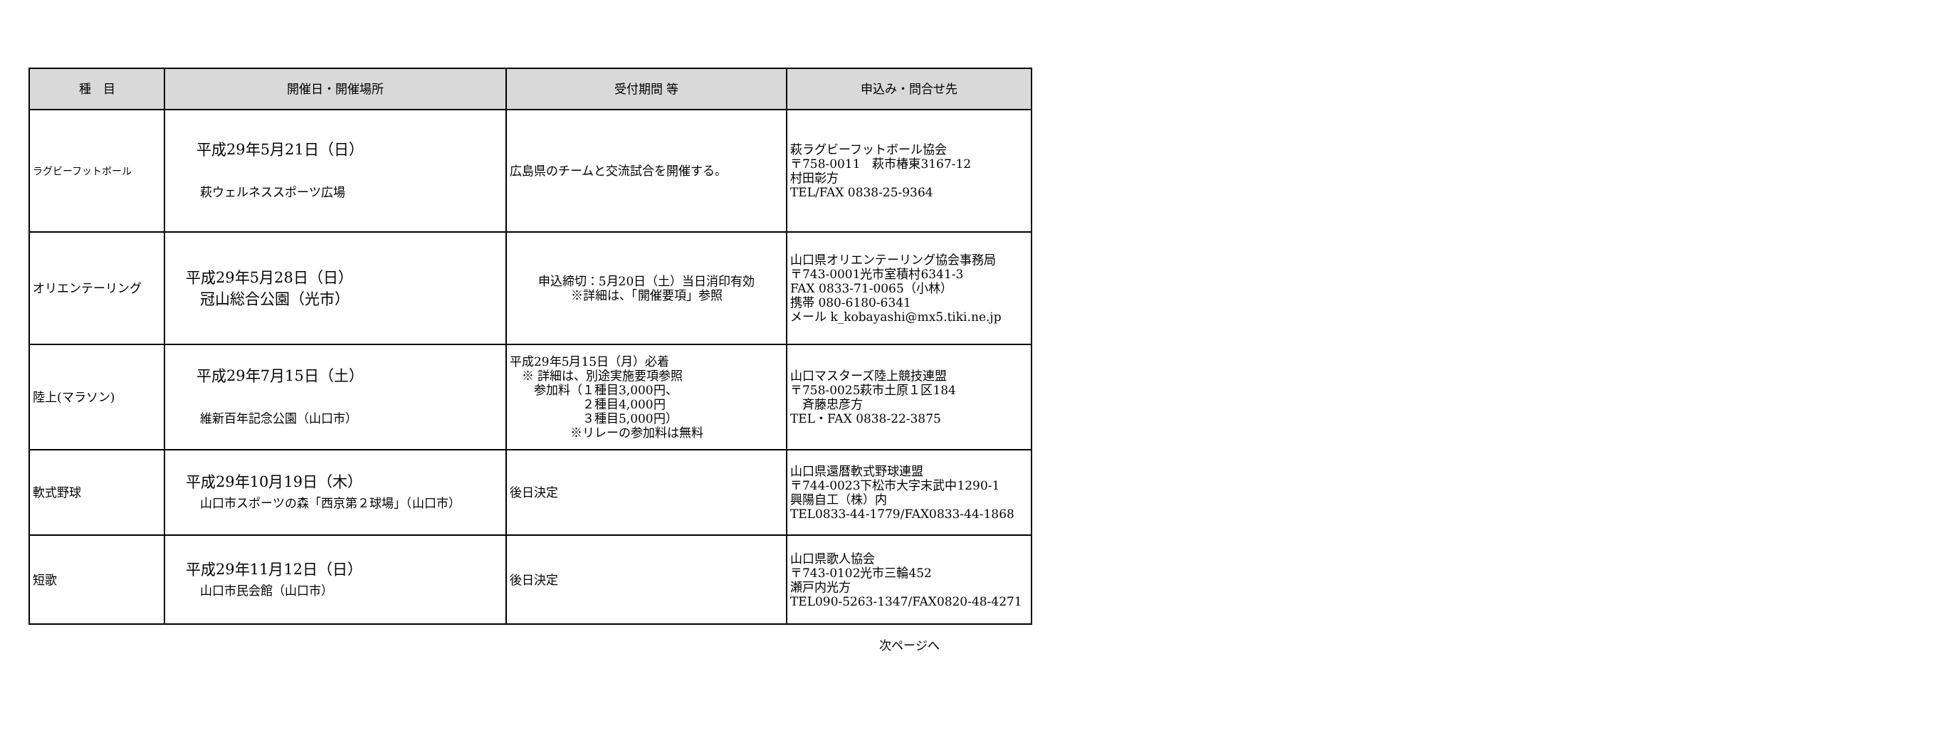| 種 目 | 開催日・開催場所 | 受付期間 等 | 申込み・問合せ先 |
| --- | --- | --- | --- |
| ラグビーフットボール | 平成29年5月21日（日） 萩ウェルネススポーツ広場 | 広島県のチームと交流試合を開催する。 | 萩ラグビーフットボール協会 〒758-0011 萩市椿東3167-12 村田彰方 TEL/FAX 0838-25-9364 |
| オリエンテーリング | 平成29年5月28日（日） 冠山総合公園（光市） | 申込締切：5月20日（土）当日消印有効 ※詳細は、「開催要項」参照 | 山口県オリエンテーリング協会事務局 〒743-0001光市室積村6341-3 FAX 0833-71-0065（小林） 携帯 080-6180-6341 メール k_kobayashi@mx5.tiki.ne.jp |
| 陸上(マラソン) | 平成29年7月15日（土） 維新百年記念公園（山口市） | 平成29年5月15日（月）必着 ※ 詳細は、別途実施要項参照 参加料（１種目3,000円、 ２種目4,000円 ３種目5,000円） ※リレーの参加料は無料 | 山口マスターズ陸上競技連盟 〒758-0025萩市土原１区184 斉藤忠彦方 TEL・FAX 0838-22-3875 |
| 軟式野球 | 平成29年10月19日（木） 山口市スポーツの森「西京第２球場」（山口市） | 後日決定 | 山口県還暦軟式野球連盟 〒744-0023下松市大字末武中1290-1 興陽自工（株）内 TEL0833-44-1779/FAX0833-44-1868 |
| 短歌 | 平成29年11月12日（日） 山口市民会館（山口市） | 後日決定 | 山口県歌人協会 〒743-0102光市三輪452 瀬戸内光方 TEL090-5263-1347/FAX0820-48-4271 |
次ページへ